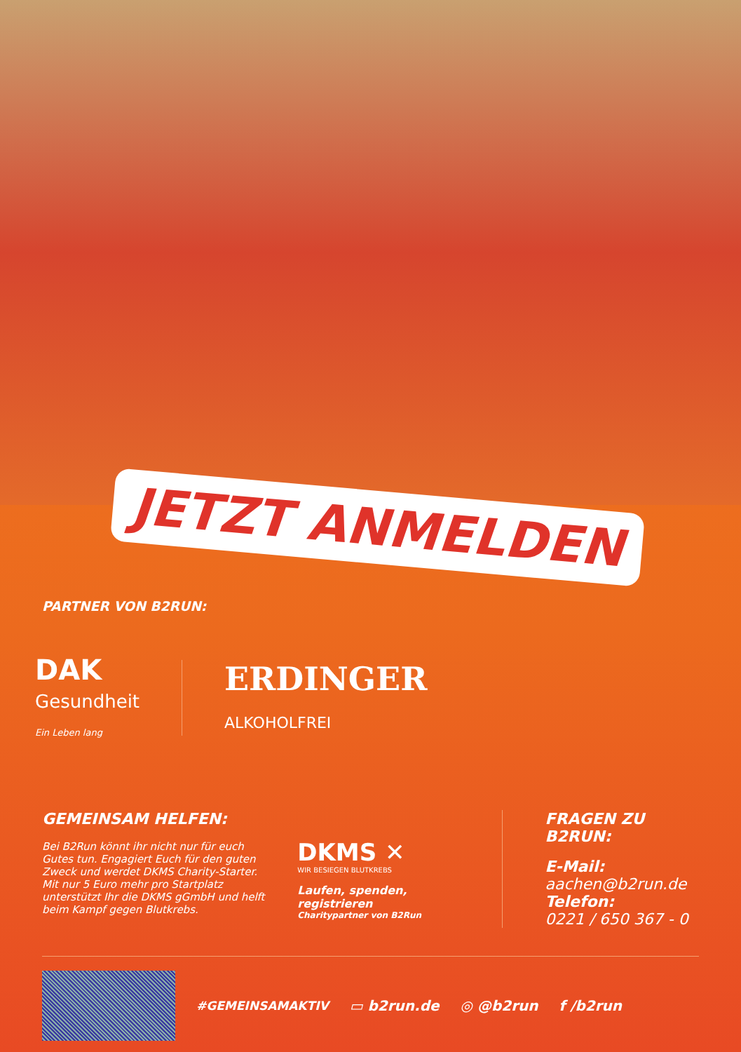JETZT ANMELDEN
PARTNER VON B2RUN:
DAK
Gesundheit
Ein Leben lang
ERDINGER
ALKOHOLFREI
GEMEINSAM HELFEN:
Bei B2Run könnt ihr nicht nur für euch Gutes tun. Engagiert Euch für den guten Zweck und werdet DKMS Charity-Starter. Mit nur 5 Euro mehr pro Startplatz unterstützt Ihr die DKMS gGmbH und helft beim Kampf gegen Blutkrebs.
DKMS ✕
WIR BESIEGEN BLUTKREBS
Laufen, spenden, registrieren
Charitypartner von B2Run
FRAGEN ZU B2RUN:
E-Mail:
aachen@b2run.de
Telefon:
0221 / 650 367 - 0
#GEMEINSAMAKTIV ▭ b2run.de ◎ @b2run f /b2run